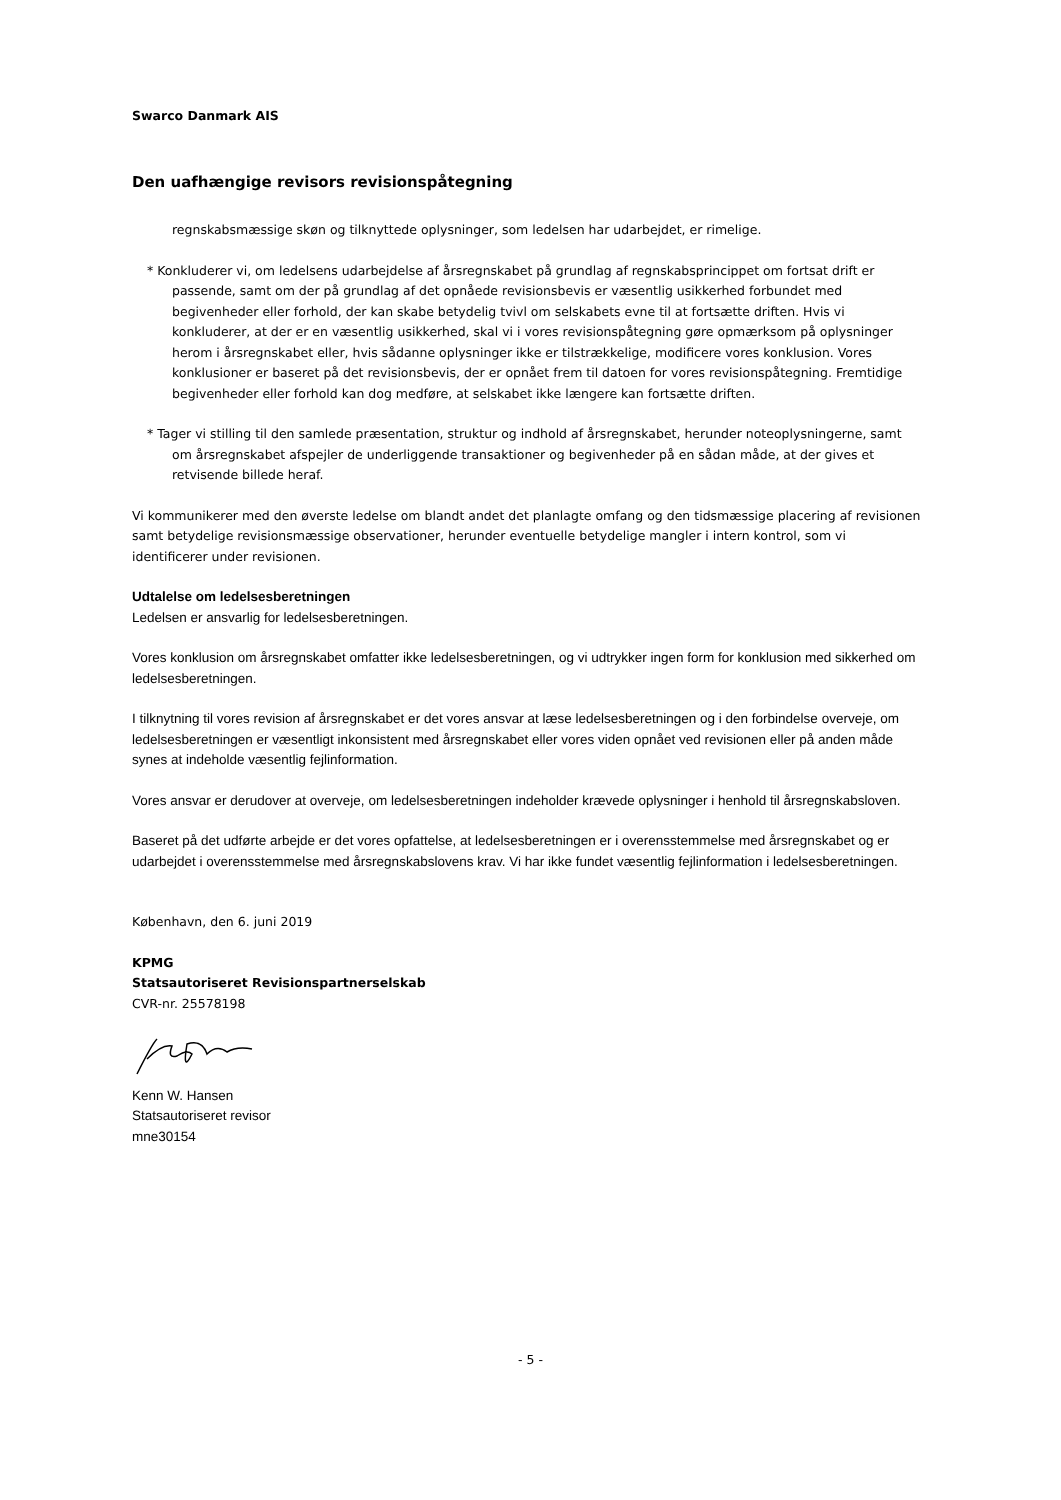Swarco Danmark AIS
Den uafhængige revisors revisionspåtegning
regnskabsmæssige skøn og tilknyttede oplysninger, som ledelsen har udarbejdet, er rimelige.
* Konkluderer vi, om ledelsens udarbejdelse af årsregnskabet på grundlag af regnskabsprincippet om fortsat drift er passende, samt om der på grundlag af det opnåede revisionsbevis er væsentlig usikkerhed forbundet med begivenheder eller forhold, der kan skabe betydelig tvivl om selskabets evne til at fortsætte driften. Hvis vi konkluderer, at der er en væsentlig usikkerhed, skal vi i vores revisionspåtegning gøre opmærksom på oplysninger herom i årsregnskabet eller, hvis sådanne oplysninger ikke er tilstrækkelige, modificere vores konklusion. Vores konklusioner er baseret på det revisionsbevis, der er opnået frem til datoen for vores revisionspåtegning. Fremtidige begivenheder eller forhold kan dog medføre, at selskabet ikke længere kan fortsætte driften.
* Tager vi stilling til den samlede præsentation, struktur og indhold af årsregnskabet, herunder noteoplysningerne, samt om årsregnskabet afspejler de underliggende transaktioner og begivenheder på en sådan måde, at der gives et retvisende billede heraf.
Vi kommunikerer med den øverste ledelse om blandt andet det planlagte omfang og den tidsmæssige placering af revisionen samt betydelige revisionsmæssige observationer, herunder eventuelle betydelige mangler i intern kontrol, som vi identificerer under revisionen.
Udtalelse om ledelsesberetningen
Ledelsen er ansvarlig for ledelsesberetningen.
Vores konklusion om årsregnskabet omfatter ikke ledelsesberetningen, og vi udtrykker ingen form for konklusion med sikkerhed om ledelsesberetningen.
I tilknytning til vores revision af årsregnskabet er det vores ansvar at læse ledelsesberetningen og i den forbindelse overveje, om ledelsesberetningen er væsentligt inkonsistent med årsregnskabet eller vores viden opnået ved revisionen eller på anden måde synes at indeholde væsentlig fejlinformation.
Vores ansvar er derudover at overveje, om ledelsesberetningen indeholder krævede oplysninger i henhold til årsregnskabsloven.
Baseret på det udførte arbejde er det vores opfattelse, at ledelsesberetningen er i overensstemmelse med årsregnskabet og er udarbejdet i overensstemmelse med årsregnskabslovens krav. Vi har ikke fundet væsentlig fejlinformation i ledelsesberetningen.
København, den 6. juni 2019
KPMG
Statsautoriseret Revisionspartnerselskab
CVR-nr. 25578198
Kenn W. Hansen
Statsautoriseret revisor
mne30154
- 5 -